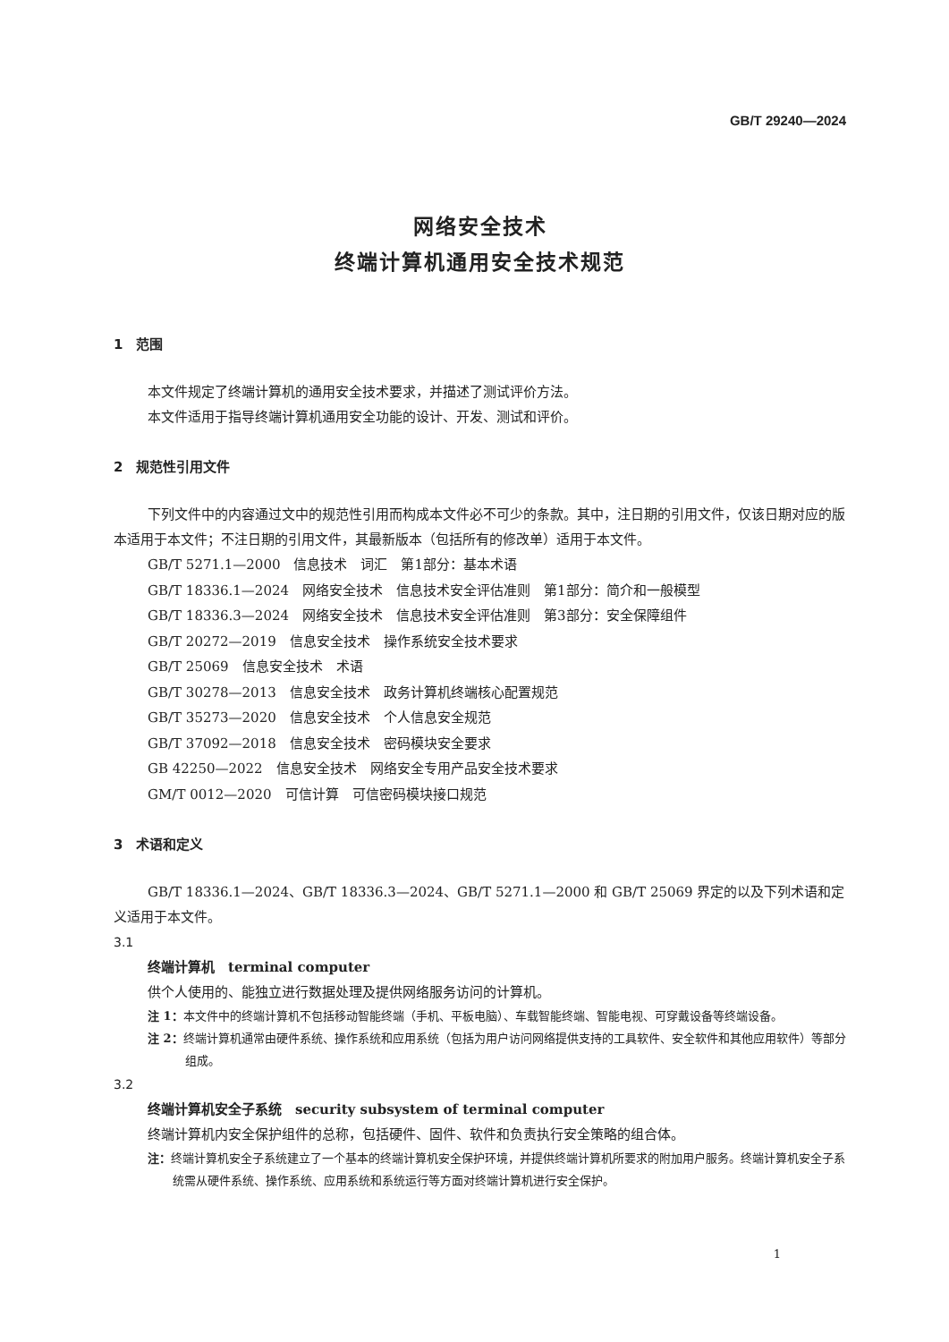GB/T 29240—2024
网络安全技术
终端计算机通用安全技术规范
1　范围
本文件规定了终端计算机的通用安全技术要求，并描述了测试评价方法。
本文件适用于指导终端计算机通用安全功能的设计、开发、测试和评价。
2　规范性引用文件
下列文件中的内容通过文中的规范性引用而构成本文件必不可少的条款。其中，注日期的引用文件，仅该日期对应的版本适用于本文件；不注日期的引用文件，其最新版本（包括所有的修改单）适用于本文件。
GB/T 5271.1—2000　信息技术　词汇　第1部分：基本术语
GB/T 18336.1—2024　网络安全技术　信息技术安全评估准则　第1部分：简介和一般模型
GB/T 18336.3—2024　网络安全技术　信息技术安全评估准则　第3部分：安全保障组件
GB/T 20272—2019　信息安全技术　操作系统安全技术要求
GB/T 25069　信息安全技术　术语
GB/T 30278—2013　信息安全技术　政务计算机终端核心配置规范
GB/T 35273—2020　信息安全技术　个人信息安全规范
GB/T 37092—2018　信息安全技术　密码模块安全要求
GB 42250—2022　信息安全技术　网络安全专用产品安全技术要求
GM/T 0012—2020　可信计算　可信密码模块接口规范
3　术语和定义
GB/T 18336.1—2024、GB/T 18336.3—2024、GB/T 5271.1—2000 和 GB/T 25069 界定的以及下列术语和定义适用于本文件。
3.1
终端计算机　terminal computer
供个人使用的、能独立进行数据处理及提供网络服务访问的计算机。
注 1：本文件中的终端计算机不包括移动智能终端（手机、平板电脑）、车载智能终端、智能电视、可穿戴设备等终端设备。
注 2：终端计算机通常由硬件系统、操作系统和应用系统（包括为用户访问网络提供支持的工具软件、安全软件和其他应用软件）等部分组成。
3.2
终端计算机安全子系统　security subsystem of terminal computer
终端计算机内安全保护组件的总称，包括硬件、固件、软件和负责执行安全策略的组合体。
注：终端计算机安全子系统建立了一个基本的终端计算机安全保护环境，并提供终端计算机所要求的附加用户服务。终端计算机安全子系统需从硬件系统、操作系统、应用系统和系统运行等方面对终端计算机进行安全保护。
1